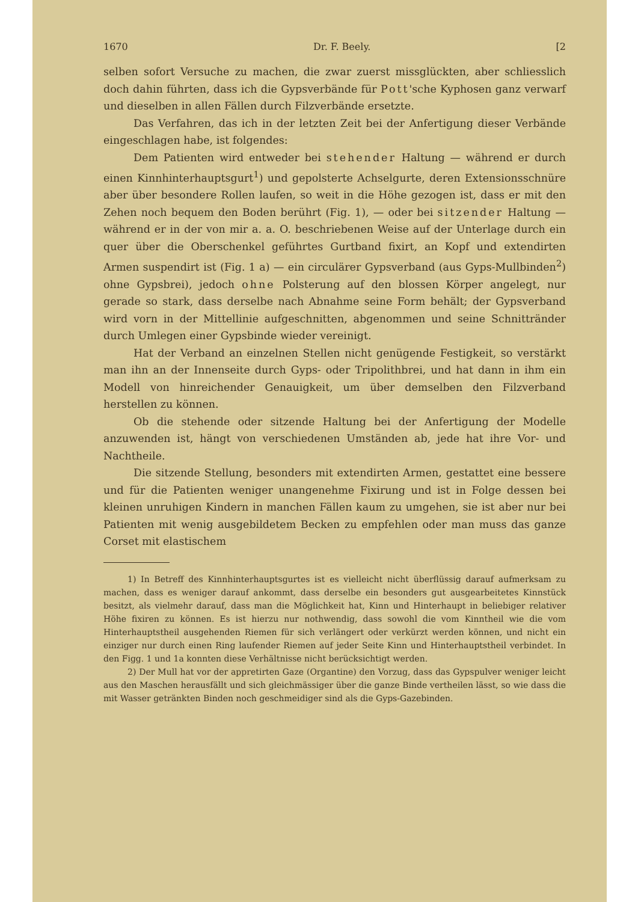1670 Dr. F. Beely. [2
selben sofort Versuche zu machen, die zwar zuerst missglückten, aber schliesslich doch dahin führten, dass ich die Gypsverbände für Pott'sche Kyphosen ganz verwarf und dieselben in allen Fällen durch Filzverbände ersetzte.
Das Verfahren, das ich in der letzten Zeit bei der Anfertigung dieser Verbände eingeschlagen habe, ist folgendes:
Dem Patienten wird entweder bei stehender Haltung — während er durch einen Kinnhinterhauptsgurt<sup>1</sup>) und gepolsterte Achselgurte, deren Extensionsschnüre aber über besondere Rollen laufen, so weit in die Höhe gezogen ist, dass er mit den Zehen noch bequem den Boden berührt (Fig. 1), — oder bei sitzender Haltung — während er in der von mir a. a. O. beschriebenen Weise auf der Unterlage durch ein quer über die Oberschenkel geführtes Gurtband fixirt, an Kopf und extendirten Armen suspendirt ist (Fig. 1 a) — ein circulärer Gypsverband (aus Gyps-Mullbinden<sup>2</sup>) ohne Gypsbrei), jedoch ohne Polsterung auf den blossen Körper angelegt, nur gerade so stark, dass derselbe nach Abnahme seine Form behält; der Gypsverband wird vorn in der Mittellinie aufgeschnitten, abgenommen und seine Schnittränder durch Umlegen einer Gypsbinde wieder vereinigt.
Hat der Verband an einzelnen Stellen nicht genügende Festigkeit, so verstärkt man ihn an der Innenseite durch Gyps- oder Tripolithbrei, und hat dann in ihm ein Modell von hinreichender Genauigkeit, um über demselben den Filzverband herstellen zu können.
Ob die stehende oder sitzende Haltung bei der Anfertigung der Modelle anzuwenden ist, hängt von verschiedenen Umständen ab, jede hat ihre Vor- und Nachtheile.
Die sitzende Stellung, besonders mit extendirten Armen, gestattet eine bessere und für die Patienten weniger unangenehme Fixirung und ist in Folge dessen bei kleinen unruhigen Kindern in manchen Fällen kaum zu umgehen, sie ist aber nur bei Patienten mit wenig ausgebildetem Becken zu empfehlen oder man muss das ganze Corset mit elastischem
1) In Betreff des Kinnhinterhauptsgurtes ist es vielleicht nicht überflüssig darauf aufmerksam zu machen, dass es weniger darauf ankommt, dass derselbe ein besonders gut ausgearbeitetes Kinnstück besitzt, als vielmehr darauf, dass man die Möglichkeit hat, Kinn und Hinterhaupt in beliebiger relativer Höhe fixiren zu können. Es ist hierzu nur nothwendig, dass sowohl die vom Kinntheil wie die vom Hinterhauptstheil ausgehenden Riemen für sich verlängert oder verkürzt werden können, und nicht ein einziger nur durch einen Ring laufender Riemen auf jeder Seite Kinn und Hinterhauptstheil verbindet. In den Figg. 1 und 1a konnten diese Verhältnisse nicht berücksichtigt werden.
2) Der Mull hat vor der appretirten Gaze (Organtine) den Vorzug, dass das Gypspulver weniger leicht aus den Maschen herausfällt und sich gleichmässiger über die ganze Binde vertheilen lässt, so wie dass die mit Wasser getränkten Binden noch geschmeidiger sind als die Gyps-Gazebinden.